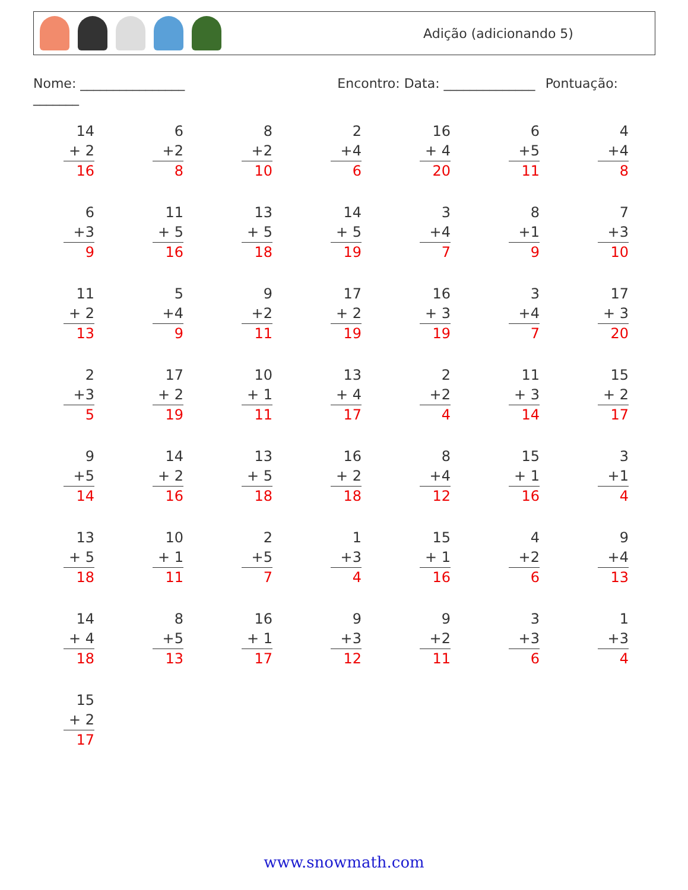Adição (adicionando 5)
Nome: ________________ Encontro: Data: ______________ Pontuação: _______
| 14 + 2 16 | 6 +2 8 | 8 +2 10 | 2 +4 6 | 16 + 4 20 | 6 +5 11 | 4 +4 8 |
| 6 +3 9 | 11 + 5 16 | 13 + 5 18 | 14 + 5 19 | 3 +4 7 | 8 +1 9 | 7 +3 10 |
| 11 + 2 13 | 5 +4 9 | 9 +2 11 | 17 + 2 19 | 16 + 3 19 | 3 +4 7 | 17 + 3 20 |
| 2 +3 5 | 17 + 2 19 | 10 + 1 11 | 13 + 4 17 | 2 +2 4 | 11 + 3 14 | 15 + 2 17 |
| 9 +5 14 | 14 + 2 16 | 13 + 5 18 | 16 + 2 18 | 8 +4 12 | 15 + 1 16 | 3 +1 4 |
| 13 + 5 18 | 10 + 1 11 | 2 +5 7 | 1 +3 4 | 15 + 1 16 | 4 +2 6 | 9 +4 13 |
| 14 + 4 18 | 8 +5 13 | 16 + 1 17 | 9 +3 12 | 9 +2 11 | 3 +3 6 | 1 +3 4 |
| 15 + 2 17 | | | | | | |
www.snowmath.com